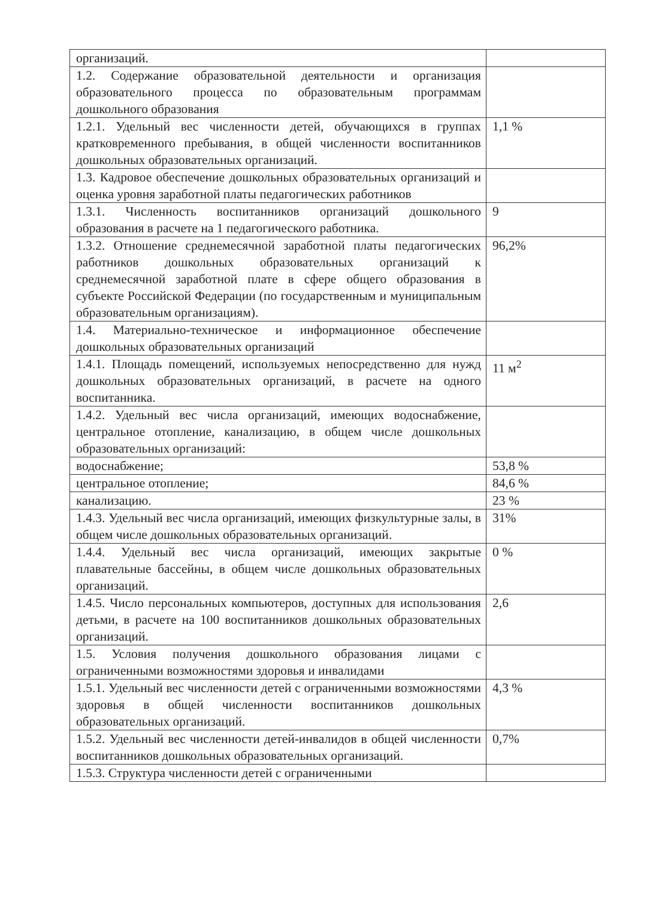| организаций. | |
| 1.2. Содержание образовательной деятельности и организация образовательного процесса по образовательным программам дошкольного образования | |
| 1.2.1. Удельный вес численности детей, обучающихся в группах кратковременного пребывания, в общей численности воспитанников дошкольных образовательных организаций. | 1,1 % |
| 1.3. Кадровое обеспечение дошкольных образовательных организаций и оценка уровня заработной платы педагогических работников | |
| 1.3.1. Численность воспитанников организаций дошкольного образования в расчете на 1 педагогического работника. | 9 |
| 1.3.2. Отношение среднемесячной заработной платы педагогических работников дошкольных образовательных организаций к среднемесячной заработной плате в сфере общего образования в субъекте Российской Федерации (по государственным и муниципальным образовательным организациям). | 96,2% |
| 1.4. Материально-техническое и информационное обеспечение дошкольных образовательных организаций | |
| 1.4.1. Площадь помещений, используемых непосредственно для нужд дошкольных образовательных организаций, в расчете на одного воспитанника. | 11 м<sup>2</sup> |
| 1.4.2. Удельный вес числа организаций, имеющих водоснабжение, центральное отопление, канализацию, в общем числе дошкольных образовательных организаций: | |
| водоснабжение; | 53,8 % |
| центральное отопление; | 84,6 % |
| канализацию. | 23 % |
| 1.4.3. Удельный вес числа организаций, имеющих физкультурные залы, в общем числе дошкольных образовательных организаций. | 31% |
| 1.4.4. Удельный вес числа организаций, имеющих закрытые плавательные бассейны, в общем числе дошкольных образовательных организаций. | 0 % |
| 1.4.5. Число персональных компьютеров, доступных для использования детьми, в расчете на 100 воспитанников дошкольных образовательных организаций. | 2,6 |
| 1.5. Условия получения дошкольного образования лицами с ограниченными возможностями здоровья и инвалидами | |
| 1.5.1. Удельный вес численности детей с ограниченными возможностями здоровья в общей численности воспитанников дошкольных образовательных организаций. | 4,3 % |
| 1.5.2. Удельный вес численности детей-инвалидов в общей численности воспитанников дошкольных образовательных организаций. | 0,7% |
| 1.5.3. Структура численности детей с ограниченными | |